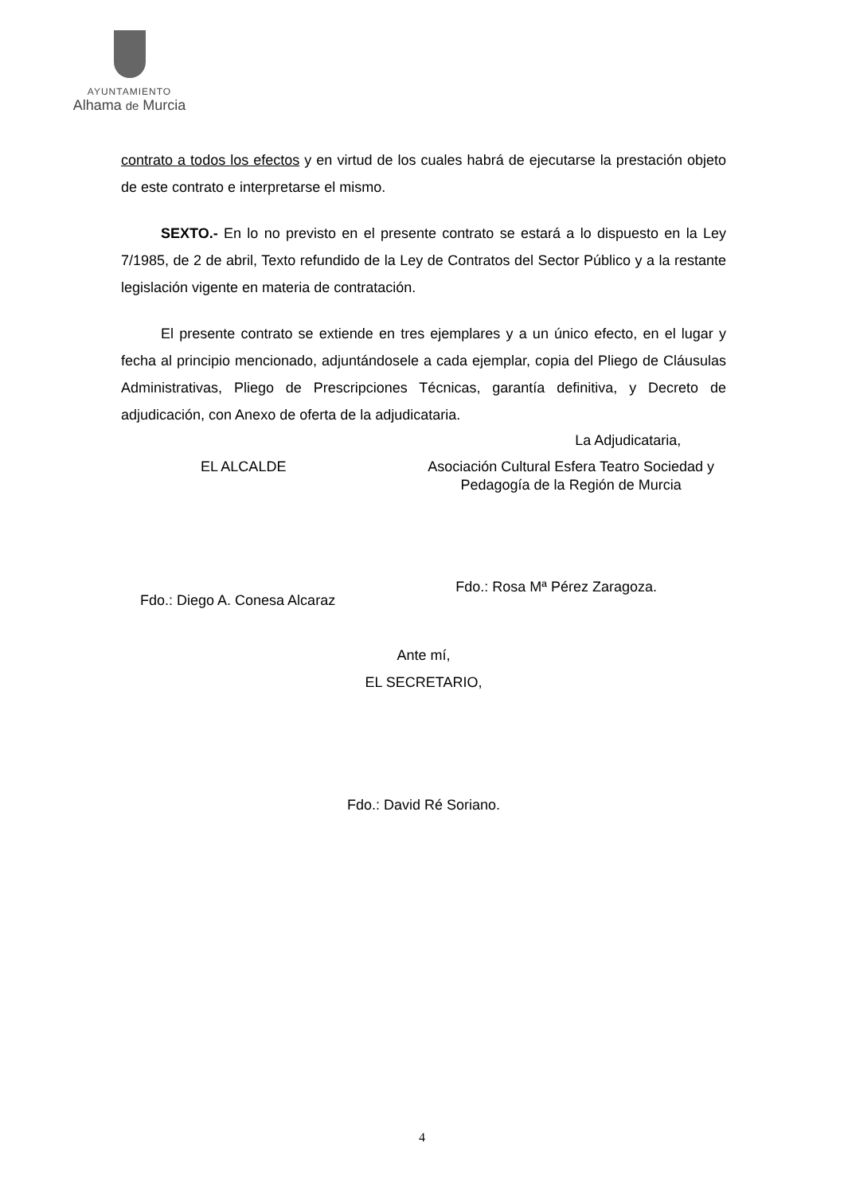AYUNTAMIENTO
Alhama de Murcia
contrato a todos los efectos y en virtud de los cuales habrá de ejecutarse la prestación objeto de este contrato e interpretarse el mismo.
SEXTO.- En lo no previsto en el presente contrato se estará a lo dispuesto en la Ley 7/1985, de 2 de abril, Texto refundido de la Ley de Contratos del Sector Público y a la restante legislación vigente en materia de contratación.
El presente contrato se extiende en tres ejemplares y a un único efecto, en el lugar y fecha al principio mencionado, adjuntándosele a cada ejemplar, copia del Pliego de Cláusulas Administrativas, Pliego de Prescripciones Técnicas, garantía definitiva, y Decreto de adjudicación, con Anexo de oferta de la adjudicataria.
EL ALCALDE
Fdo.: Diego A. Conesa Alcaraz
La Adjudicataria,
Asociación Cultural Esfera Teatro Sociedad y
Pedagogía de la Región de Murcia
Fdo.: Rosa Mª Pérez Zaragoza.
Ante mí,
EL SECRETARIO,
Fdo.: David Ré Soriano.
4